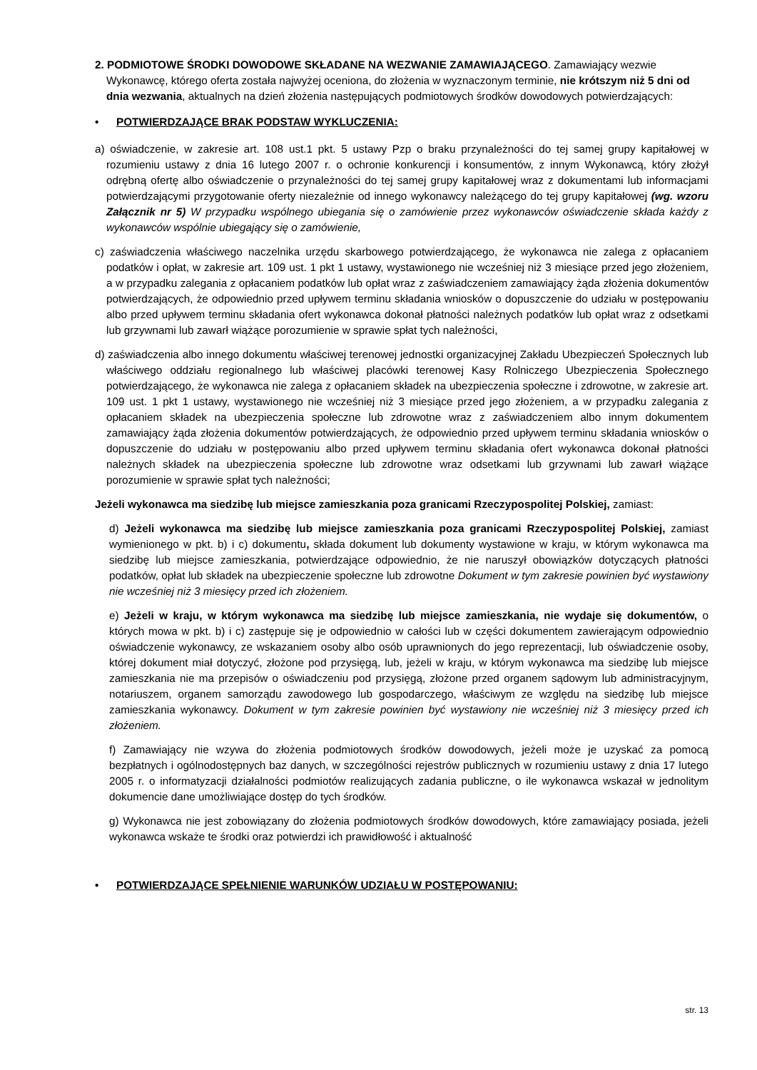2. PODMIOTOWE ŚRODKI DOWODOWE SKŁADANE NA WEZWANIE ZAMAWIAJĄCEGO. Zamawiający wezwie Wykonawcę, którego oferta została najwyżej oceniona, do złożenia w wyznaczonym terminie, nie krótszym niż 5 dni od dnia wezwania, aktualnych na dzień złożenia następujących podmiotowych środków dowodowych potwierdzających:
• POTWIERDZAJĄCE BRAK PODSTAW WYKLUCZENIA:
a) oświadczenie, w zakresie art. 108 ust.1 pkt. 5 ustawy Pzp o braku przynależności do tej samej grupy kapitałowej w rozumieniu ustawy z dnia 16 lutego 2007 r. o ochronie konkurencji i konsumentów, z innym Wykonawcą, który złożył odrębną ofertę albo oświadczenie o przynależności do tej samej grupy kapitałowej wraz z dokumentami lub informacjami potwierdzającymi przygotowanie oferty niezależnie od innego wykonawcy należącego do tej grupy kapitałowej (wg. wzoru Załącznik nr 5) W przypadku wspólnego ubiegania się o zamówienie przez wykonawców oświadczenie składa każdy z wykonawców wspólnie ubiegający się o zamówienie,
c) zaświadczenia właściwego naczelnika urzędu skarbowego potwierdzającego, że wykonawca nie zalega z opłacaniem podatków i opłat, w zakresie art. 109 ust. 1 pkt 1 ustawy, wystawionego nie wcześniej niż 3 miesiące przed jego złożeniem, a w przypadku zalegania z opłacaniem podatków lub opłat wraz z zaświadczeniem zamawiający żąda złożenia dokumentów potwierdzających, że odpowiednio przed upływem terminu składania wniosków o dopuszczenie do udziału w postępowaniu albo przed upływem terminu składania ofert wykonawca dokonał płatności należnych podatków lub opłat wraz z odsetkami lub grzywnami lub zawarł wiążące porozumienie w sprawie spłat tych należności,
d) zaświadczenia albo innego dokumentu właściwej terenowej jednostki organizacyjnej Zakładu Ubezpieczeń Społecznych lub właściwego oddziału regionalnego lub właściwej placówki terenowej Kasy Rolniczego Ubezpieczenia Społecznego potwierdzającego, że wykonawca nie zalega z opłacaniem składek na ubezpieczenia społeczne i zdrowotne, w zakresie art. 109 ust. 1 pkt 1 ustawy, wystawionego nie wcześniej niż 3 miesiące przed jego złożeniem, a w przypadku zalegania z opłacaniem składek na ubezpieczenia społeczne lub zdrowotne wraz z zaświadczeniem albo innym dokumentem zamawiający żąda złożenia dokumentów potwierdzających, że odpowiednio przed upływem terminu składania wniosków o dopuszczenie do udziału w postępowaniu albo przed upływem terminu składania ofert wykonawca dokonał płatności należnych składek na ubezpieczenia społeczne lub zdrowotne wraz odsetkami lub grzywnami lub zawarł wiążące porozumienie w sprawie spłat tych należności;
Jeżeli wykonawca ma siedzibę lub miejsce zamieszkania poza granicami Rzeczypospolitej Polskiej, zamiast:
d) Jeżeli wykonawca ma siedzibę lub miejsce zamieszkania poza granicami Rzeczypospolitej Polskiej, zamiast wymienionego w pkt. b) i c) dokumentu, składa dokument lub dokumenty wystawione w kraju, w którym wykonawca ma siedzibę lub miejsce zamieszkania, potwierdzające odpowiednio, że nie naruszył obowiązków dotyczących płatności podatków, opłat lub składek na ubezpieczenie społeczne lub zdrowotne Dokument w tym zakresie powinien być wystawiony nie wcześniej niż 3 miesięcy przed ich złożeniem.
e) Jeżeli w kraju, w którym wykonawca ma siedzibę lub miejsce zamieszkania, nie wydaje się dokumentów, o których mowa w pkt. b) i c) zastępuje się je odpowiednio w całości lub w części dokumentem zawierającym odpowiednio oświadczenie wykonawcy, ze wskazaniem osoby albo osób uprawnionych do jego reprezentacji, lub oświadczenie osoby, której dokument miał dotyczyć, złożone pod przysięgą, lub, jeżeli w kraju, w którym wykonawca ma siedzibę lub miejsce zamieszkania nie ma przepisów o oświadczeniu pod przysięgą, złożone przed organem sądowym lub administracyjnym, notariuszem, organem samorządu zawodowego lub gospodarczego, właściwym ze względu na siedzibę lub miejsce zamieszkania wykonawcy. Dokument w tym zakresie powinien być wystawiony nie wcześniej niż 3 miesięcy przed ich złożeniem.
f) Zamawiający nie wzywa do złożenia podmiotowych środków dowodowych, jeżeli może je uzyskać za pomocą bezpłatnych i ogólnodostępnych baz danych, w szczególności rejestrów publicznych w rozumieniu ustawy z dnia 17 lutego 2005 r. o informatyzacji działalności podmiotów realizujących zadania publiczne, o ile wykonawca wskazał w jednolitym dokumencie dane umożliwiające dostęp do tych środków.
g) Wykonawca nie jest zobowiązany do złożenia podmiotowych środków dowodowych, które zamawiający posiada, jeżeli wykonawca wskaże te środki oraz potwierdzi ich prawidłowość i aktualność
• POTWIERDZAJĄCE SPEŁNIENIE WARUNKÓW UDZIAŁU W POSTĘPOWANIU:
str. 13